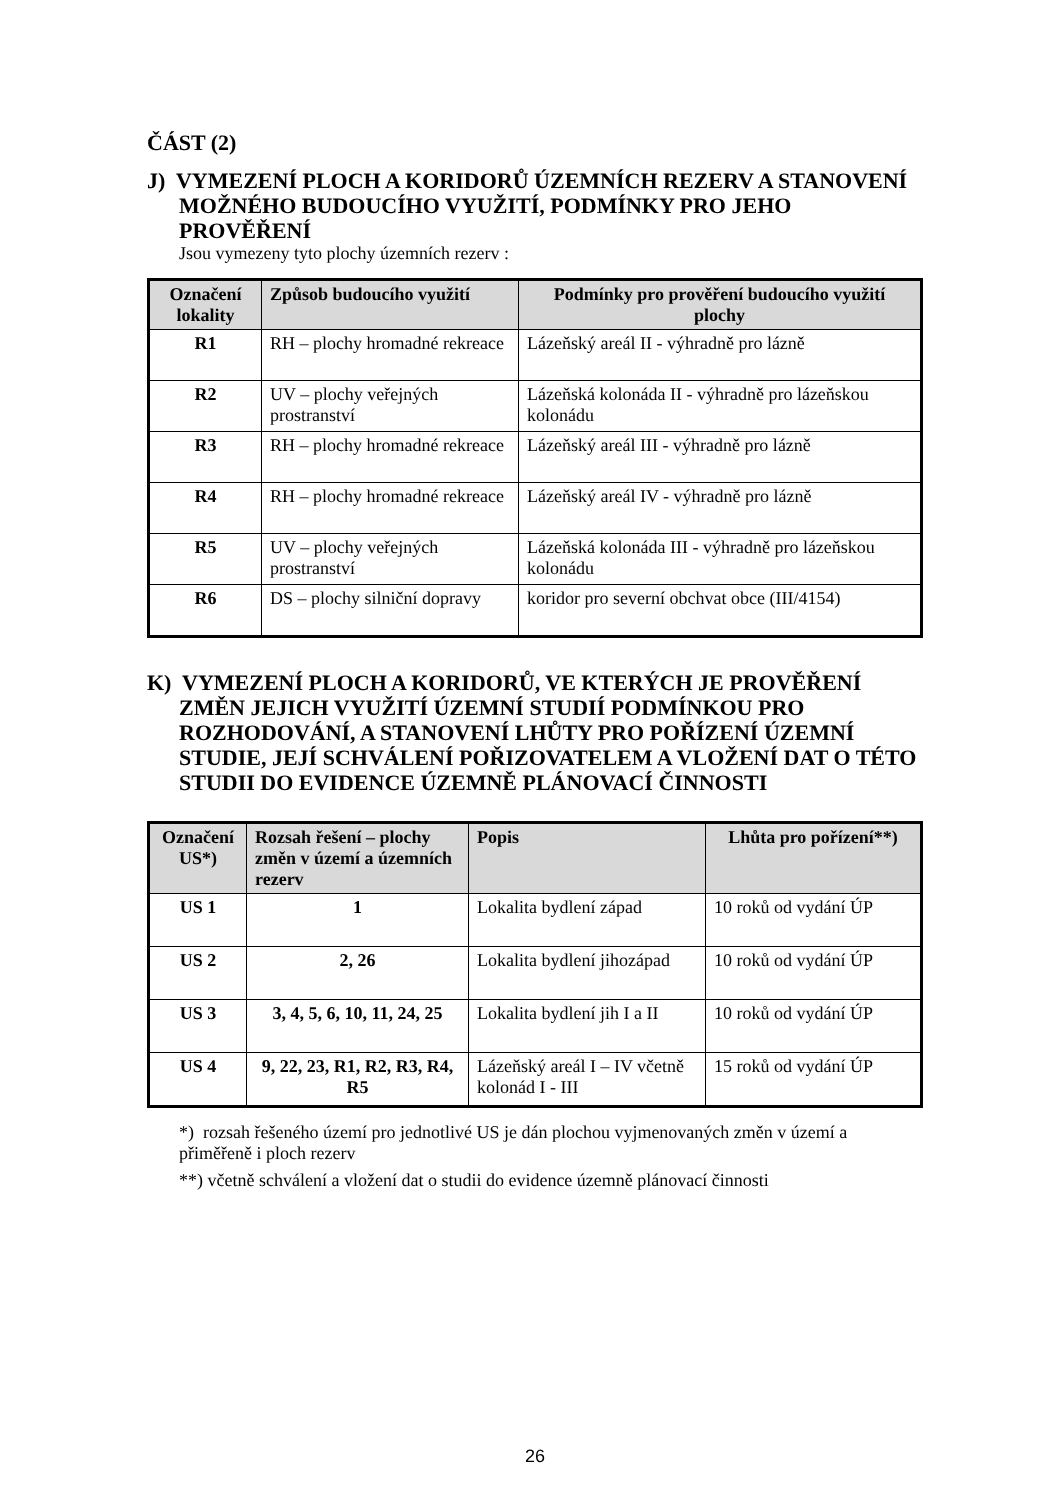ČÁST (2)
J) VYMEZENÍ PLOCH A KORIDORŮ ÚZEMNÍCH REZERV A STANOVENÍ MOŽNÉHO BUDOUCÍHO VYUŽITÍ, PODMÍNKY PRO JEHO PROVĚŘENÍ
Jsou vymezeny tyto plochy územních rezerv :
| Označení lokality | Způsob budoucího využití | Podmínky pro prověření budoucího využití plochy |
| --- | --- | --- |
| R1 | RH – plochy hromadné rekreace | Lázeňský areál II - výhradně pro lázně |
| R2 | UV – plochy veřejných prostranství | Lázeňská kolonáda II - výhradně pro lázeňskou kolonádu |
| R3 | RH – plochy hromadné rekreace | Lázeňský areál III - výhradně pro lázně |
| R4 | RH – plochy hromadné rekreace | Lázeňský areál IV - výhradně pro lázně |
| R5 | UV – plochy veřejných prostranství | Lázeňská kolonáda III - výhradně pro lázeňskou kolonádu |
| R6 | DS – plochy silniční dopravy | koridor pro severní obchvat obce (III/4154) |
K) VYMEZENÍ PLOCH A KORIDORŮ, VE KTERÝCH JE PROVĚŘENÍ ZMĚN JEJICH VYUŽITÍ ÚZEMNÍ STUDIÍ PODMÍNKOU PRO ROZHODOVÁNÍ, A STANOVENÍ LHŮTY PRO POŘÍZENÍ ÚZEMNÍ STUDIE, JEJÍ SCHVÁLENÍ POŘIZOVATELEM A VLOŽENÍ DAT O TÉTO STUDII DO EVIDENCE ÚZEMNĚ PLÁNOVACÍ ČINNOSTI
| Označení US*) | Rozsah řešení – plochy změn v území a územních rezerv | Popis | Lhůta pro pořízení**) |
| --- | --- | --- | --- |
| US 1 | 1 | Lokalita bydlení západ | 10 roků od vydání ÚP |
| US 2 | 2, 26 | Lokalita bydlení jihozápad | 10 roků od vydání ÚP |
| US 3 | 3, 4, 5, 6, 10, 11, 24, 25 | Lokalita bydlení jih I a II | 10 roků od vydání ÚP |
| US 4 | 9, 22, 23, R1, R2, R3, R4, R5 | Lázeňský areál I – IV včetně kolonád I - III | 15 roků od vydání ÚP |
*) rozsah řešeného území pro jednotlivé US je dán plochou vyjmenovaných změn v území a přiměřeně i ploch rezerv
**) včetně schválení a vložení dat o studii do evidence územně plánovací činnosti
26